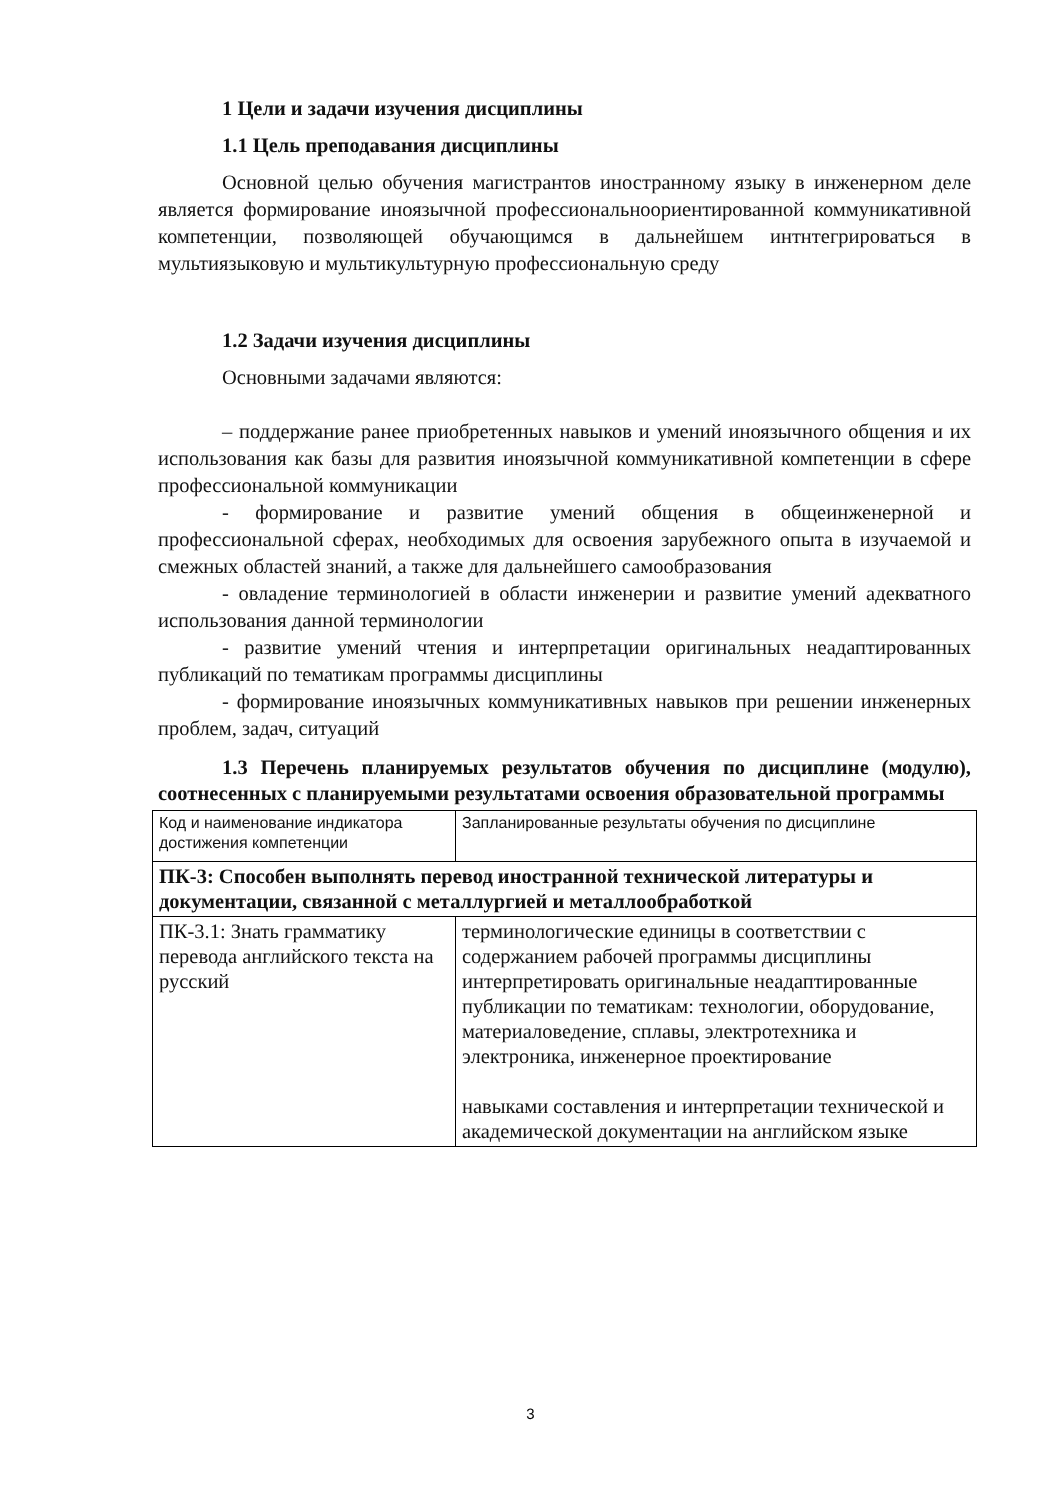1 Цели и задачи изучения дисциплины
1.1 Цель преподавания дисциплины
Основной целью обучения магистрантов иностранному языку в инженерном деле является формирование иноязычной профессиональноориентированной коммуникативной компетенции, позволяющей обучающимся в дальнейшем интнтегрироваться в мультиязыковую и мультикультурную профессиональную среду
1.2 Задачи изучения дисциплины
Основными задачами являются:
– поддержание ранее приобретенных навыков и умений иноязычного общения и их использования как базы для развития иноязычной коммуникативной компетенции в сфере профессиональной коммуникации
- формирование и развитие умений общения в общеинженерной и профессиональной сферах, необходимых для освоения зарубежного опыта в изучаемой и смежных областей знаний, а также для дальнейшего самообразования
- овладение терминологией в области инженерии и развитие умений адекватного использования данной терминологии
- развитие умений чтения и интерпретации оригинальных неадаптированных публикаций по тематикам программы дисциплины
- формирование иноязычных коммуникативных навыков при решении инженерных проблем, задач, ситуаций
1.3 Перечень планируемых результатов обучения по дисциплине (модулю), соотнесенных с планируемыми результатами освоения образовательной программы
| Код и наименование индикатора достижения компетенции | Запланированные результаты обучения по дисциплине |
| ПК-3: Способен выполнять перевод иностранной технической литературы и документации, связанной с металлургией и металлообработкой | |
| ПК-3.1: Знать грамматику перевода английского текста на русский | терминологические единицы в соответствии с содержанием рабочей программы дисциплины интерпретировать оригинальные неадаптированные публикации по тематикам: технологии, оборудование, материаловедение, сплавы, электротехника и электроника, инженерное проектирование навыками составления и интерпретации технической и академической документации на английском языке |
3